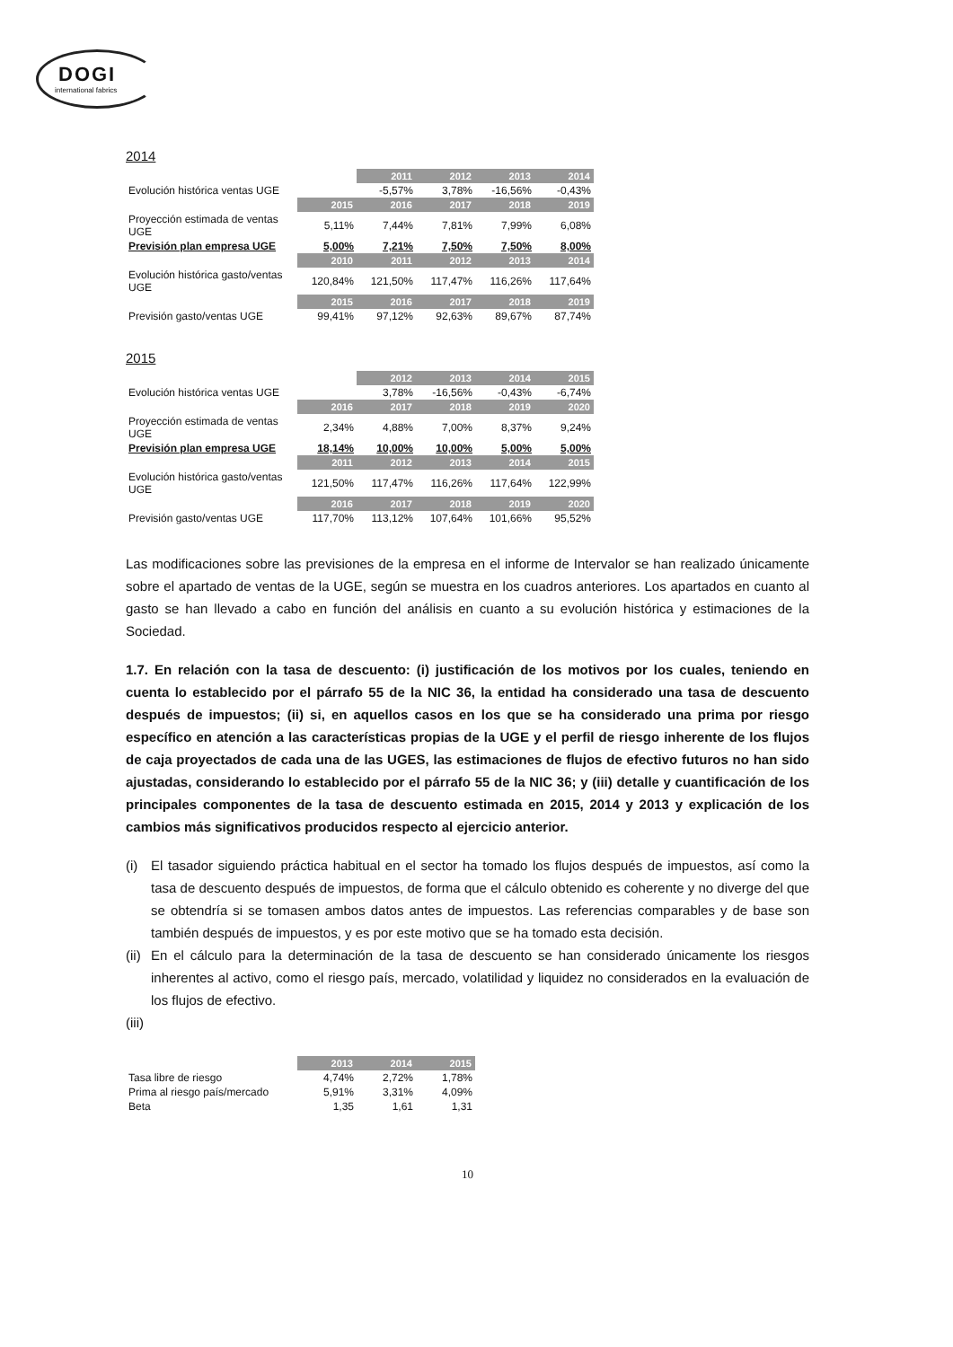DOGI
international fabrics
2014
| | | 2011 | 2012 | 2013 | 2014 |
| --- | --- | --- | --- | --- | --- |
| Evolución histórica ventas UGE | | -5,57% | 3,78% | -16,56% | -0,43% |
| | 2015 | 2016 | 2017 | 2018 | 2019 |
| Proyección estimada de ventas UGE | 5,11% | 7,44% | 7,81% | 7,99% | 6,08% |
| Previsión plan empresa UGE | 5,00% | 7,21% | 7,50% | 7,50% | 8,00% |
| | 2010 | 2011 | 2012 | 2013 | 2014 |
| Evolución histórica gasto/ventas UGE | 120,84% | 121,50% | 117,47% | 116,26% | 117,64% |
| | 2015 | 2016 | 2017 | 2018 | 2019 |
| Previsión gasto/ventas UGE | 99,41% | 97,12% | 92,63% | 89,67% | 87,74% |
2015
| | | 2012 | 2013 | 2014 | 2015 |
| --- | --- | --- | --- | --- | --- |
| Evolución histórica ventas UGE | | 3,78% | -16,56% | -0,43% | -6,74% |
| | 2016 | 2017 | 2018 | 2019 | 2020 |
| Proyección estimada de ventas UGE | 2,34% | 4,88% | 7,00% | 8,37% | 9,24% |
| Previsión plan empresa UGE | 18,14% | 10,00% | 10,00% | 5,00% | 5,00% |
| | 2011 | 2012 | 2013 | 2014 | 2015 |
| Evolución histórica gasto/ventas UGE | 121,50% | 117,47% | 116,26% | 117,64% | 122,99% |
| | 2016 | 2017 | 2018 | 2019 | 2020 |
| Previsión gasto/ventas UGE | 117,70% | 113,12% | 107,64% | 101,66% | 95,52% |
Las modificaciones sobre las previsiones de la empresa en el informe de Intervalor se han realizado únicamente sobre el apartado de ventas de la UGE, según se muestra en los cuadros anteriores. Los apartados en cuanto al gasto se han llevado a cabo en función del análisis en cuanto a su evolución histórica y estimaciones de la Sociedad.
1.7. En relación con la tasa de descuento: (i) justificación de los motivos por los cuales, teniendo en cuenta lo establecido por el párrafo 55 de la NIC 36, la entidad ha considerado una tasa de descuento después de impuestos; (ii) si, en aquellos casos en los que se ha considerado una prima por riesgo específico en atención a las características propias de la UGE y el perfil de riesgo inherente de los flujos de caja proyectados de cada una de las UGES, las estimaciones de flujos de efectivo futuros no han sido ajustadas, considerando lo establecido por el párrafo 55 de la NIC 36; y (iii) detalle y cuantificación de los principales componentes de la tasa de descuento estimada en 2015, 2014 y 2013 y explicación de los cambios más significativos producidos respecto al ejercicio anterior.
(i) El tasador siguiendo práctica habitual en el sector ha tomado los flujos después de impuestos, así como la tasa de descuento después de impuestos, de forma que el cálculo obtenido es coherente y no diverge del que se obtendría si se tomasen ambos datos antes de impuestos. Las referencias comparables y de base son también después de impuestos, y es por este motivo que se ha tomado esta decisión.
(ii)
En el cálculo para la determinación de la tasa de descuento se han considerado únicamente los riesgos inherentes al activo, como el riesgo país, mercado, volatilidad y liquidez no considerados en la evaluación de los flujos de efectivo.
(iii)
| | 2013 | 2014 | 2015 |
| --- | --- | --- | --- |
| Tasa libre de riesgo | 4,74% | 2,72% | 1,78% |
| Prima al riesgo país/mercado | 5,91% | 3,31% | 4,09% |
| Beta | 1,35 | 1,61 | 1,31 |
10